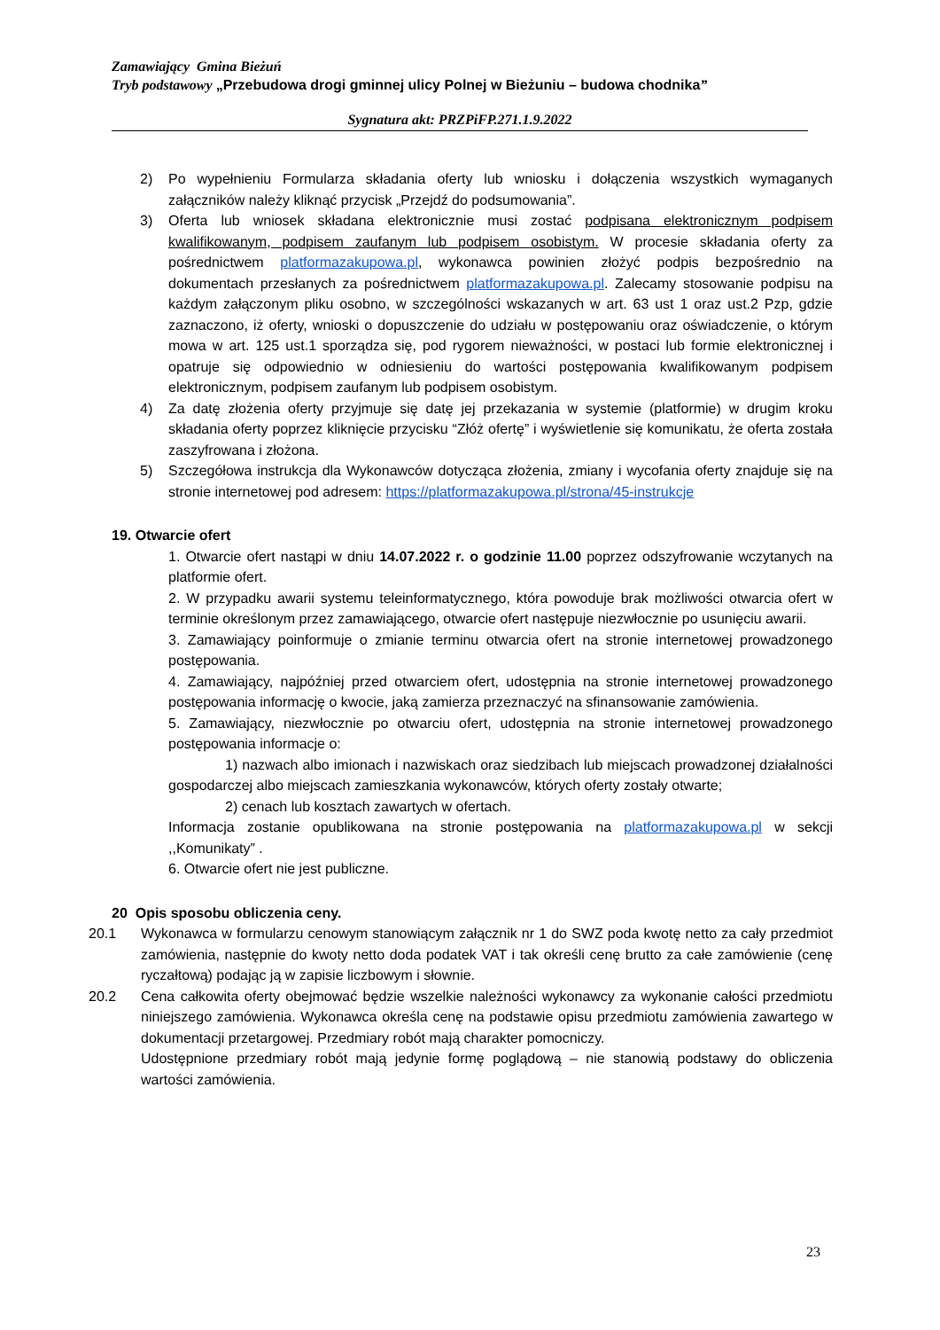Zamawiający Gmina Bieżuń
Tryb podstawowy „Przebudowa drogi gminnej ulicy Polnej w Bieżuniu – budowa chodnika”
Sygnatura akt: PRZPiFP.271.1.9.2022
2) Po wypełnieniu Formularza składania oferty lub wniosku i dołączenia wszystkich wymaganych załączników należy kliknąć przycisk „Przejdź do podsumowania”.
3) Oferta lub wniosek składana elektronicznie musi zostać podpisana elektronicznym podpisem kwalifikowanym, podpisem zaufanym lub podpisem osobistym. W procesie składania oferty za pośrednictwem platformazakupowa.pl, wykonawca powinien złożyć podpis bezpośrednio na dokumentach przesłanych za pośrednictwem platformazakupowa.pl. Zalecamy stosowanie podpisu na każdym załączonym pliku osobno, w szczególności wskazanych w art. 63 ust 1 oraz ust.2 Pzp, gdzie zaznaczono, iż oferty, wnioski o dopuszczenie do udziału w postępowaniu oraz oświadczenie, o którym mowa w art. 125 ust.1 sporządza się, pod rygorem nieważności, w postaci lub formie elektronicznej i opatruje się odpowiednio w odniesieniu do wartości postępowania kwalifikowanym podpisem elektronicznym, podpisem zaufanym lub podpisem osobistym.
4) Za datę złożenia oferty przyjmuje się datę jej przekazania w systemie (platformie) w drugim kroku składania oferty poprzez kliknięcie przycisku “Złóż ofertę” i wyświetlenie się komunikatu, że oferta została zaszyfrowana i złożona.
5) Szczegółowa instrukcja dla Wykonawców dotycząca złożenia, zmiany i wycofania oferty znajduje się na stronie internetowej pod adresem: https://platformazakupowa.pl/strona/45-instrukcje
19. Otwarcie ofert
1. Otwarcie ofert nastąpi w dniu 14.07.2022 r. o godzinie 11.00 poprzez odszyfrowanie wczytanych na platformie ofert.
2. W przypadku awarii systemu teleinformatycznego, która powoduje brak możliwości otwarcia ofert w terminie określonym przez zamawiającego, otwarcie ofert następuje niezwłocznie po usunięciu awarii.
3. Zamawiający poinformuje o zmianie terminu otwarcia ofert na stronie internetowej prowadzonego postępowania.
4. Zamawiający, najpóźniej przed otwarciem ofert, udostępnia na stronie internetowej prowadzonego postępowania informację o kwocie, jaką zamierza przeznaczyć na sfinansowanie zamówienia.
5. Zamawiający, niezwłocznie po otwarciu ofert, udostępnia na stronie internetowej prowadzonego postępowania informacje o:
1) nazwach albo imionach i nazwiskach oraz siedzibach lub miejscach prowadzonej działalności gospodarczej albo miejscach zamieszkania wykonawców, których oferty zostały otwarte;
2) cenach lub kosztach zawartych w ofertach.
Informacja zostanie opublikowana na stronie postępowania na platformazakupowa.pl w sekcji ,,Komunikaty” .
6. Otwarcie ofert nie jest publiczne.
20 Opis sposobu obliczenia ceny.
20.1 Wykonawca w formularzu cenowym stanowiącym załącznik nr 1 do SWZ poda kwotę netto za cały przedmiot zamówienia, następnie do kwoty netto doda podatek VAT i tak określi cenę brutto za całe zamówienie (cenę ryczałtową) podając ją w zapisie liczbowym i słownie.
20.2 Cena całkowita oferty obejmować będzie wszelkie należności wykonawcy za wykonanie całości przedmiotu niniejszego zamówienia. Wykonawca określa cenę na podstawie opisu przedmiotu zamówienia zawartego w dokumentacji przetargowej. Przedmiary robót mają charakter pomocniczy.
Udostępnione przedmiary robót mają jedynie formę poglądową – nie stanowią podstawy do obliczenia wartości zamówienia.
23